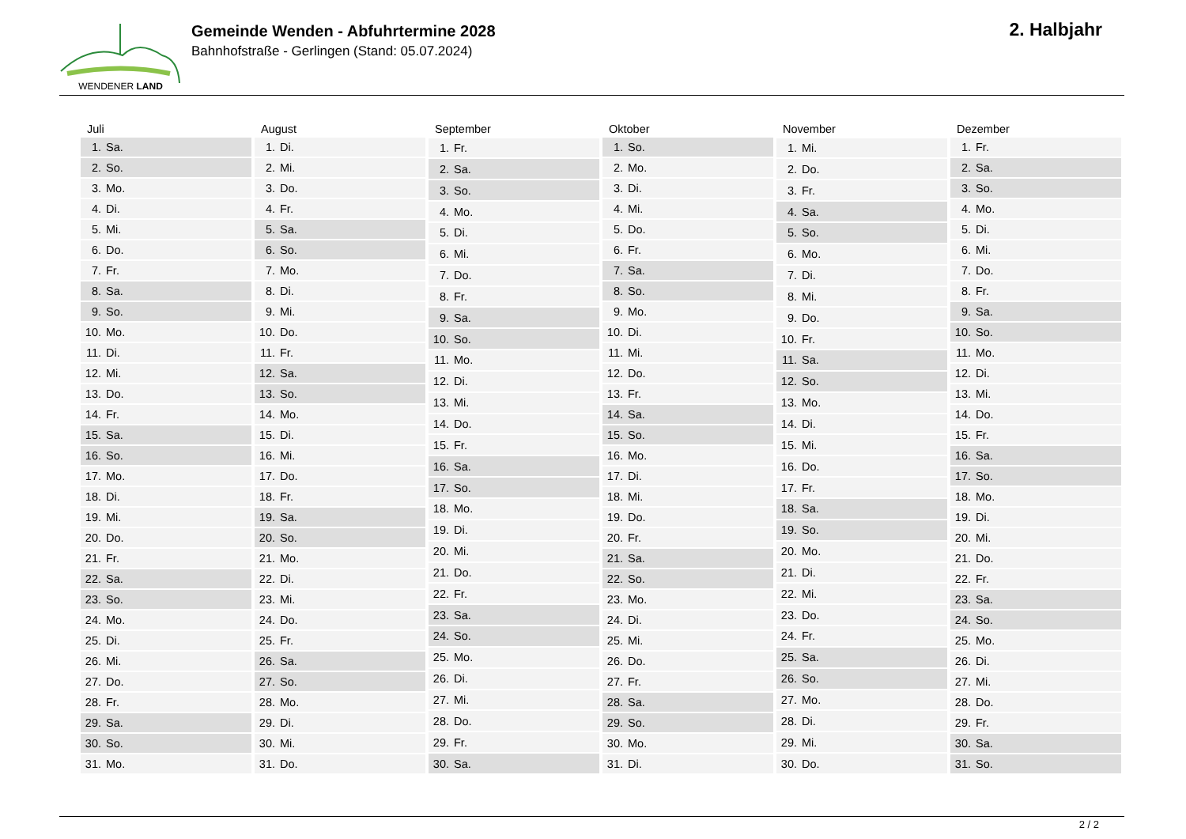WENDENER LAND
Gemeinde Wenden - Abfuhrtermine 2028
Bahnhofstraße - Gerlingen (Stand: 05.07.2024)
2. Halbjahr
| Juli | |
| --- | --- |
| 1. | Sa. |
| 2. | So. |
| 3. | Mo. |
| 4. | Di. |
| 5. | Mi. |
| 6. | Do. |
| 7. | Fr. |
| 8. | Sa. |
| 9. | So. |
| 10. | Mo. |
| 11. | Di. |
| 12. | Mi. |
| 13. | Do. |
| 14. | Fr. |
| 15. | Sa. |
| 16. | So. |
| 17. | Mo. |
| 18. | Di. |
| 19. | Mi. |
| 20. | Do. |
| 21. | Fr. |
| 22. | Sa. |
| 23. | So. |
| 24. | Mo. |
| 25. | Di. |
| 26. | Mi. |
| 27. | Do. |
| 28. | Fr. |
| 29. | Sa. |
| 30. | So. |
| 31. | Mo. |
| August | |
| --- | --- |
| 1. | Di. |
| 2. | Mi. |
| 3. | Do. |
| 4. | Fr. |
| 5. | Sa. |
| 6. | So. |
| 7. | Mo. |
| 8. | Di. |
| 9. | Mi. |
| 10. | Do. |
| 11. | Fr. |
| 12. | Sa. |
| 13. | So. |
| 14. | Mo. |
| 15. | Di. |
| 16. | Mi. |
| 17. | Do. |
| 18. | Fr. |
| 19. | Sa. |
| 20. | So. |
| 21. | Mo. |
| 22. | Di. |
| 23. | Mi. |
| 24. | Do. |
| 25. | Fr. |
| 26. | Sa. |
| 27. | So. |
| 28. | Mo. |
| 29. | Di. |
| 30. | Mi. |
| 31. | Do. |
| September | |
| --- | --- |
| 1. | Fr. |
| 2. | Sa. |
| 3. | So. |
| 4. | Mo. |
| 5. | Di. |
| 6. | Mi. |
| 7. | Do. |
| 8. | Fr. |
| 9. | Sa. |
| 10. | So. |
| 11. | Mo. |
| 12. | Di. |
| 13. | Mi. |
| 14. | Do. |
| 15. | Fr. |
| 16. | Sa. |
| 17. | So. |
| 18. | Mo. |
| 19. | Di. |
| 20. | Mi. |
| 21. | Do. |
| 22. | Fr. |
| 23. | Sa. |
| 24. | So. |
| 25. | Mo. |
| 26. | Di. |
| 27. | Mi. |
| 28. | Do. |
| 29. | Fr. |
| 30. | Sa. |
| Oktober | |
| --- | --- |
| 1. | So. |
| 2. | Mo. |
| 3. | Di. |
| 4. | Mi. |
| 5. | Do. |
| 6. | Fr. |
| 7. | Sa. |
| 8. | So. |
| 9. | Mo. |
| 10. | Di. |
| 11. | Mi. |
| 12. | Do. |
| 13. | Fr. |
| 14. | Sa. |
| 15. | So. |
| 16. | Mo. |
| 17. | Di. |
| 18. | Mi. |
| 19. | Do. |
| 20. | Fr. |
| 21. | Sa. |
| 22. | So. |
| 23. | Mo. |
| 24. | Di. |
| 25. | Mi. |
| 26. | Do. |
| 27. | Fr. |
| 28. | Sa. |
| 29. | So. |
| 30. | Mo. |
| 31. | Di. |
| November | |
| --- | --- |
| 1. | Mi. |
| 2. | Do. |
| 3. | Fr. |
| 4. | Sa. |
| 5. | So. |
| 6. | Mo. |
| 7. | Di. |
| 8. | Mi. |
| 9. | Do. |
| 10. | Fr. |
| 11. | Sa. |
| 12. | So. |
| 13. | Mo. |
| 14. | Di. |
| 15. | Mi. |
| 16. | Do. |
| 17. | Fr. |
| 18. | Sa. |
| 19. | So. |
| 20. | Mo. |
| 21. | Di. |
| 22. | Mi. |
| 23. | Do. |
| 24. | Fr. |
| 25. | Sa. |
| 26. | So. |
| 27. | Mo. |
| 28. | Di. |
| 29. | Mi. |
| 30. | Do. |
| Dezember | |
| --- | --- |
| 1. | Fr. |
| 2. | Sa. |
| 3. | So. |
| 4. | Mo. |
| 5. | Di. |
| 6. | Mi. |
| 7. | Do. |
| 8. | Fr. |
| 9. | Sa. |
| 10. | So. |
| 11. | Mo. |
| 12. | Di. |
| 13. | Mi. |
| 14. | Do. |
| 15. | Fr. |
| 16. | Sa. |
| 17. | So. |
| 18. | Mo. |
| 19. | Di. |
| 20. | Mi. |
| 21. | Do. |
| 22. | Fr. |
| 23. | Sa. |
| 24. | So. |
| 25. | Mo. |
| 26. | Di. |
| 27. | Mi. |
| 28. | Do. |
| 29. | Fr. |
| 30. | Sa. |
| 31. | So. |
2 / 2